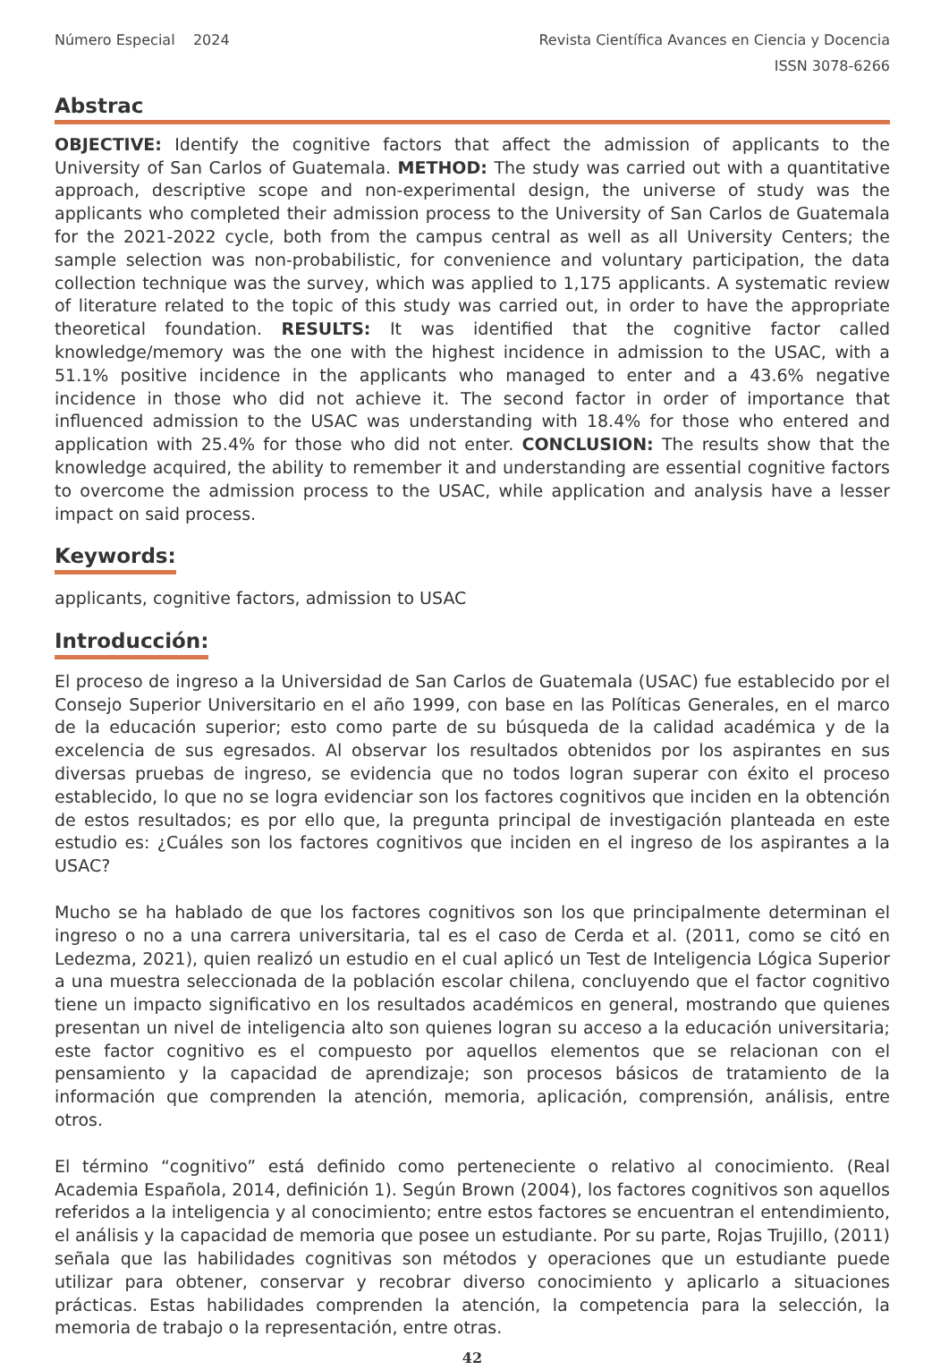Número Especial 2024 Revista Científica Avances en Ciencia y Docencia
ISSN 3078-6266
Abstrac
OBJECTIVE: Identify the cognitive factors that affect the admission of applicants to the University of San Carlos of Guatemala. METHOD: The study was carried out with a quantitative approach, descriptive scope and non-experimental design, the universe of study was the applicants who completed their admission process to the University of San Carlos de Guatemala for the 2021-2022 cycle, both from the campus central as well as all University Centers; the sample selection was non-probabilistic, for convenience and voluntary participation, the data collection technique was the survey, which was applied to 1,175 applicants. A systematic review of literature related to the topic of this study was carried out, in order to have the appropriate theoretical foundation. RESULTS: It was identified that the cognitive factor called knowledge/memory was the one with the highest incidence in admission to the USAC, with a 51.1% positive incidence in the applicants who managed to enter and a 43.6% negative incidence in those who did not achieve it. The second factor in order of importance that influenced admission to the USAC was understanding with 18.4% for those who entered and application with 25.4% for those who did not enter. CONCLUSION: The results show that the knowledge acquired, the ability to remember it and understanding are essential cognitive factors to overcome the admission process to the USAC, while application and analysis have a lesser impact on said process.
Keywords:
applicants, cognitive factors, admission to USAC
Introducción:
El proceso de ingreso a la Universidad de San Carlos de Guatemala (USAC) fue establecido por el Consejo Superior Universitario en el año 1999, con base en las Políticas Generales, en el marco de la educación superior; esto como parte de su búsqueda de la calidad académica y de la excelencia de sus egresados. Al observar los resultados obtenidos por los aspirantes en sus diversas pruebas de ingreso, se evidencia que no todos logran superar con éxito el proceso establecido, lo que no se logra evidenciar son los factores cognitivos que inciden en la obtención de estos resultados; es por ello que, la pregunta principal de investigación planteada en este estudio es: ¿Cuáles son los factores cognitivos que inciden en el ingreso de los aspirantes a la USAC?
Mucho se ha hablado de que los factores cognitivos son los que principalmente determinan el ingreso o no a una carrera universitaria, tal es el caso de Cerda et al. (2011, como se citó en Ledezma, 2021), quien realizó un estudio en el cual aplicó un Test de Inteligencia Lógica Superior a una muestra seleccionada de la población escolar chilena, concluyendo que el factor cognitivo tiene un impacto significativo en los resultados académicos en general, mostrando que quienes presentan un nivel de inteligencia alto son quienes logran su acceso a la educación universitaria; este factor cognitivo es el compuesto por aquellos elementos que se relacionan con el pensamiento y la capacidad de aprendizaje; son procesos básicos de tratamiento de la información que comprenden la atención, memoria, aplicación, comprensión, análisis, entre otros.
El término “cognitivo” está definido como perteneciente o relativo al conocimiento. (Real Academia Española, 2014, definición 1). Según Brown (2004), los factores cognitivos son aquellos referidos a la inteligencia y al conocimiento; entre estos factores se encuentran el entendimiento, el análisis y la capacidad de memoria que posee un estudiante. Por su parte, Rojas Trujillo, (2011) señala que las habilidades cognitivas son métodos y operaciones que un estudiante puede utilizar para obtener, conservar y recobrar diverso conocimiento y aplicarlo a situaciones prácticas. Estas habilidades comprenden la atención, la competencia para la selección, la memoria de trabajo o la representación, entre otras.
42